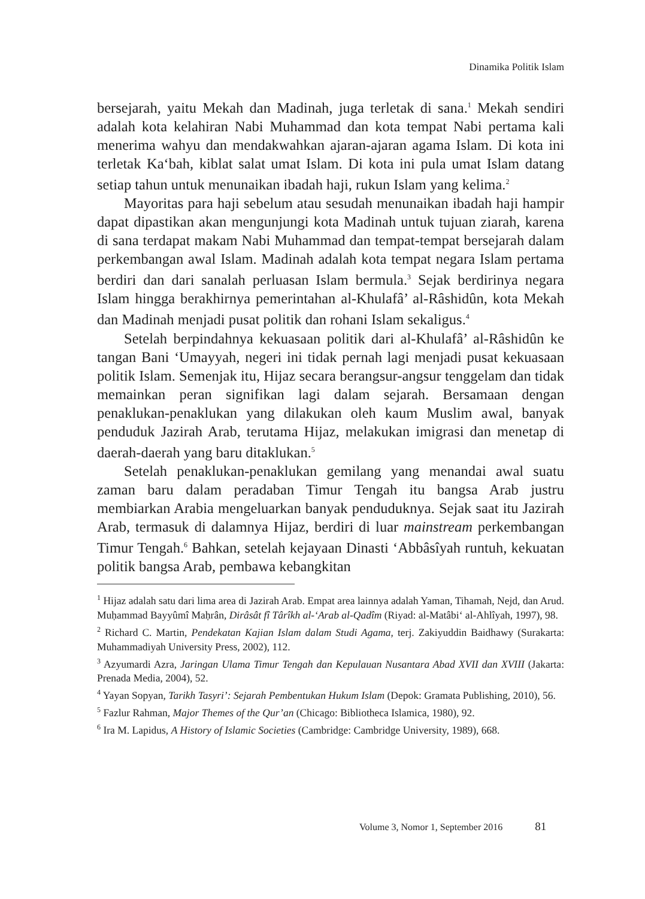Dinamika Politik Islam
bersejarah, yaitu Mekah dan Madinah, juga terletak di sana.<sup>1</sup> Mekah sendiri adalah kota kelahiran Nabi Muhammad dan kota tempat Nabi pertama kali menerima wahyu dan mendakwahkan ajaran-ajaran agama Islam. Di kota ini terletak Ka‘bah, kiblat salat umat Islam. Di kota ini pula umat Islam datang setiap tahun untuk menunaikan ibadah haji, rukun Islam yang kelima.<sup>2</sup>
Mayoritas para haji sebelum atau sesudah menunaikan ibadah haji hampir dapat dipastikan akan mengunjungi kota Madinah untuk tujuan ziarah, karena di sana terdapat makam Nabi Muhammad dan tempat-tempat bersejarah dalam perkembangan awal Islam. Madinah adalah kota tempat negara Islam pertama berdiri dan dari sanalah perluasan Islam bermula.<sup>3</sup> Sejak berdirinya negara Islam hingga berakhirnya pemerintahan al-Khulafâ’ al-Râshidûn, kota Mekah dan Madinah menjadi pusat politik dan rohani Islam sekaligus.<sup>4</sup>
Setelah berpindahnya kekuasaan politik dari al-Khulafâ’ al-Râshidûn ke tangan Bani ‘Umayyah, negeri ini tidak pernah lagi menjadi pusat kekuasaan politik Islam. Semenjak itu, Hijaz secara berangsur-angsur tenggelam dan tidak memainkan peran signifikan lagi dalam sejarah. Bersamaan dengan penaklukan-penaklukan yang dilakukan oleh kaum Muslim awal, banyak penduduk Jazirah Arab, terutama Hijaz, melakukan imigrasi dan menetap di daerah-daerah yang baru ditaklukan.<sup>5</sup>
Setelah penaklukan-penaklukan gemilang yang menandai awal suatu zaman baru dalam peradaban Timur Tengah itu bangsa Arab justru membiarkan Arabia mengeluarkan banyak penduduknya. Sejak saat itu Jazirah Arab, termasuk di dalamnya Hijaz, berdiri di luar mainstream perkembangan Timur Tengah.<sup>6</sup> Bahkan, setelah kejayaan Dinasti ‘Abbâsîyah runtuh, kekuatan politik bangsa Arab, pembawa kebangkitan
<sup>1</sup> Hijaz adalah satu dari lima area di Jazirah Arab. Empat area lainnya adalah Yaman, Tihamah, Nejd, dan Arud. Muḥammad Bayyûmî Maḥrân, Dirâsât fî Târîkh al-‘Arab al-Qadîm (Riyad: al-Matâbi‘ al-Ahlîyah, 1997), 98.
<sup>2</sup> Richard C. Martin, Pendekatan Kajian Islam dalam Studi Agama, terj. Zakiyuddin Baidhawy (Surakarta: Muhammadiyah University Press, 2002), 112.
<sup>3</sup> Azyumardi Azra, Jaringan Ulama Timur Tengah dan Kepulauan Nusantara Abad XVII dan XVIII (Jakarta: Prenada Media, 2004), 52.
<sup>4</sup> Yayan Sopyan, Tarikh Tasyri’: Sejarah Pembentukan Hukum Islam (Depok: Gramata Publishing, 2010), 56.
<sup>5</sup> Fazlur Rahman, Major Themes of the Qur’an (Chicago: Bibliotheca Islamica, 1980), 92.
<sup>6</sup> Ira M. Lapidus, A History of Islamic Societies (Cambridge: Cambridge University, 1989), 668.
Volume 3, Nomor 1, September 2016 81